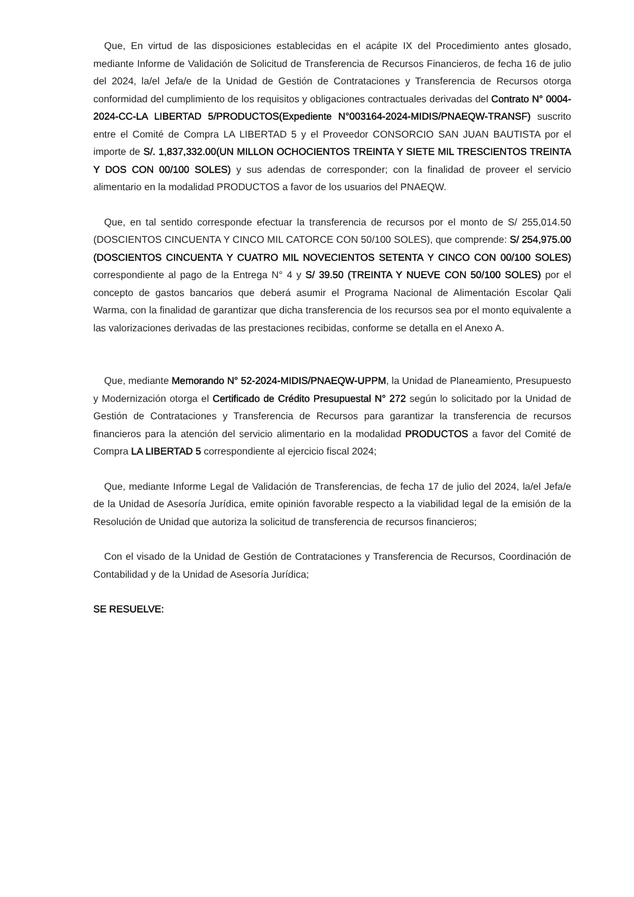Que, En virtud de las disposiciones establecidas en el acápite IX del Procedimiento antes glosado, mediante Informe de Validación de Solicitud de Transferencia de Recursos Financieros, de fecha 16 de julio del 2024, la/el Jefa/e de la Unidad de Gestión de Contrataciones y Transferencia de Recursos otorga conformidad del cumplimiento de los requisitos y obligaciones contractuales derivadas del Contrato N° 0004-2024-CC-LA LIBERTAD 5/PRODUCTOS(Expediente N°003164-2024-MIDIS/PNAEQW-TRANSF) suscrito entre el Comité de Compra LA LIBERTAD 5 y el Proveedor CONSORCIO SAN JUAN BAUTISTA por el importe de S/. 1,837,332.00(UN MILLON OCHOCIENTOS TREINTA Y SIETE MIL TRESCIENTOS TREINTA Y DOS CON 00/100 SOLES) y sus adendas de corresponder; con la finalidad de proveer el servicio alimentario en la modalidad PRODUCTOS a favor de los usuarios del PNAEQW.
Que, en tal sentido corresponde efectuar la transferencia de recursos por el monto de S/ 255,014.50 (DOSCIENTOS CINCUENTA Y CINCO MIL CATORCE CON 50/100 SOLES), que comprende: S/ 254,975.00 (DOSCIENTOS CINCUENTA Y CUATRO MIL NOVECIENTOS SETENTA Y CINCO CON 00/100 SOLES) correspondiente al pago de la Entrega N° 4 y S/ 39.50 (TREINTA Y NUEVE CON 50/100 SOLES) por el concepto de gastos bancarios que deberá asumir el Programa Nacional de Alimentación Escolar Qali Warma, con la finalidad de garantizar que dicha transferencia de los recursos sea por el monto equivalente a las valorizaciones derivadas de las prestaciones recibidas, conforme se detalla en el Anexo A.
Que, mediante Memorando N° 52-2024-MIDIS/PNAEQW-UPPM, la Unidad de Planeamiento, Presupuesto y Modernización otorga el Certificado de Crédito Presupuestal N° 272 según lo solicitado por la Unidad de Gestión de Contrataciones y Transferencia de Recursos para garantizar la transferencia de recursos financieros para la atención del servicio alimentario en la modalidad PRODUCTOS a favor del Comité de Compra LA LIBERTAD 5 correspondiente al ejercicio fiscal 2024;
Que, mediante Informe Legal de Validación de Transferencias, de fecha 17 de julio del 2024, la/el Jefa/e de la Unidad de Asesoría Jurídica, emite opinión favorable respecto a la viabilidad legal de la emisión de la Resolución de Unidad que autoriza la solicitud de transferencia de recursos financieros;
Con el visado de la Unidad de Gestión de Contrataciones y Transferencia de Recursos, Coordinación de Contabilidad y de la Unidad de Asesoría Jurídica;
SE RESUELVE: